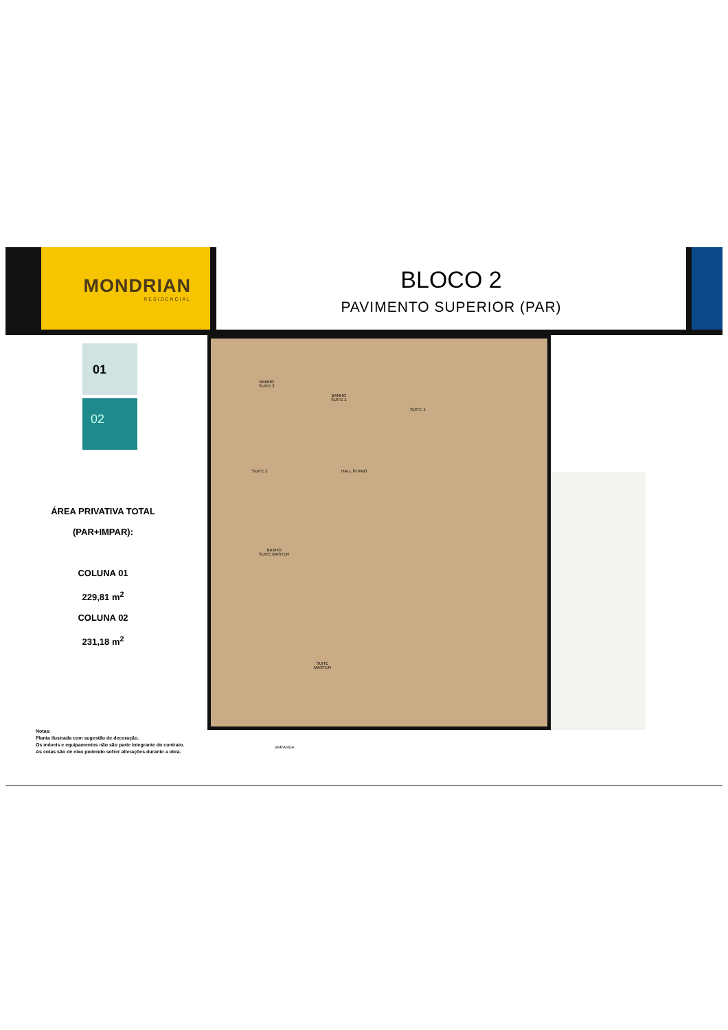MONDRIAN
RESIDENCIAL
BLOCO 2
PAVIMENTO SUPERIOR (PAR)
01
02
ÁREA PRIVATIVA TOTAL
(PAR+IMPAR):
COLUNA 01
229,81 m<sup>2</sup>
COLUNA 02
231,18 m<sup>2</sup>
BANHO
SUITE 2
BANHO
SUITE 1
SUITE 1
SUITE 2 HALL ÍNTIMO
BANHO
SUITE MASTER
SUITE
MASTER
VARANDA
Notas:
Planta ilustrada com sugestão de decoração.
Os móveis e equipamentos não são parte integrante do contrato.
As cotas são de eixo podendo sofrer alterações durante a obra.